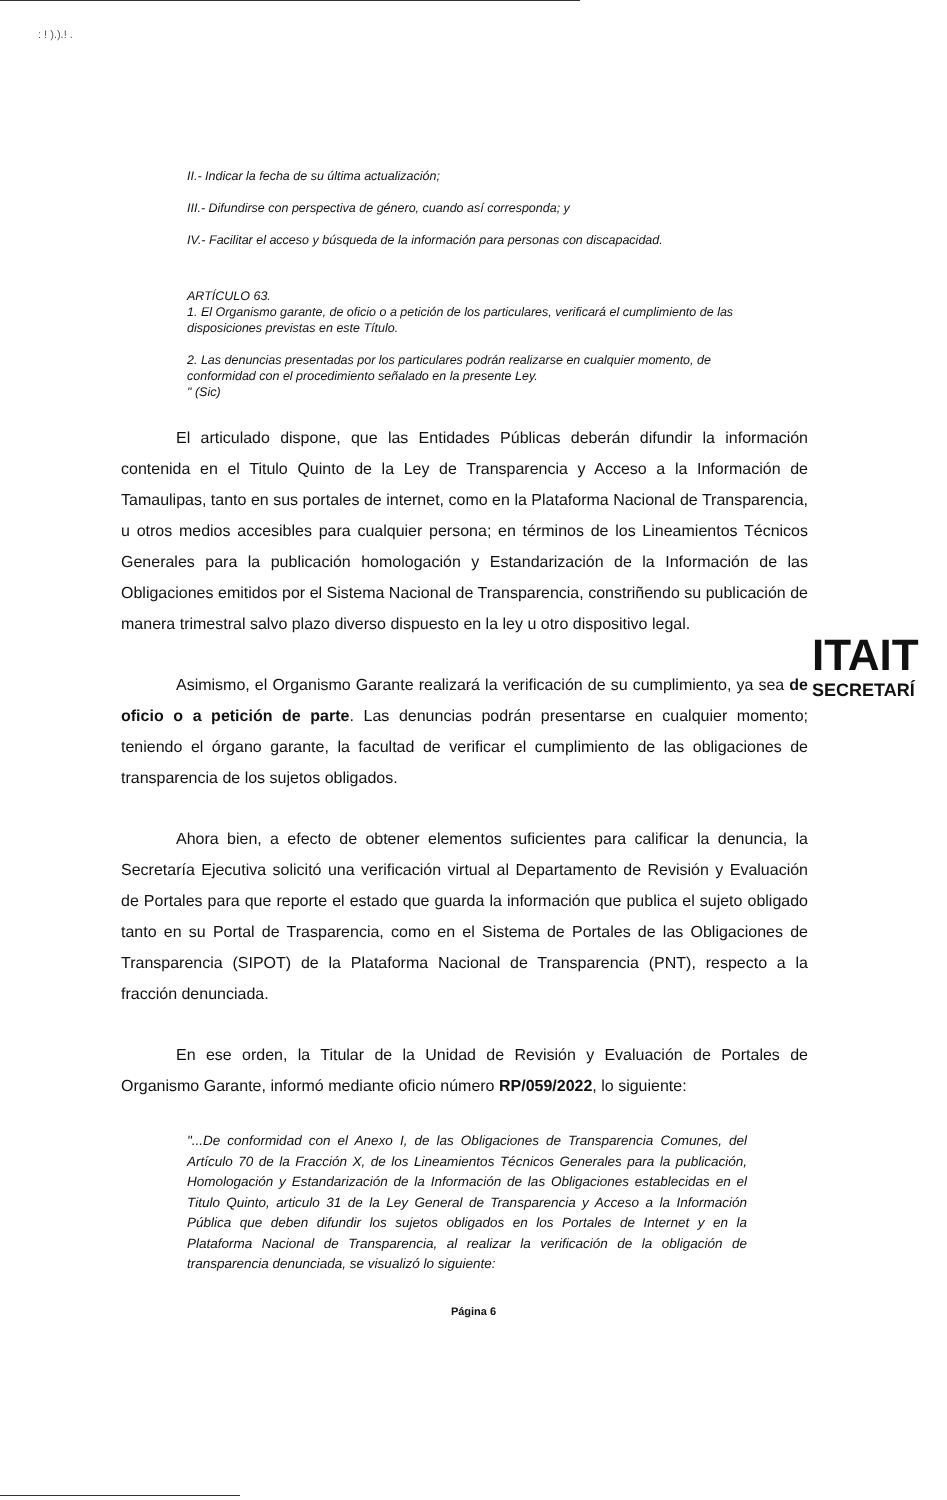: ! ).).! .
II.- Indicar la fecha de su última actualización;
III.- Difundirse con perspectiva de género, cuando así corresponda; y
IV.- Facilitar el acceso y búsqueda de la información para personas con discapacidad.
ARTÍCULO 63.
1. El Organismo garante, de oficio o a petición de los particulares, verificará el cumplimiento de las disposiciones previstas en este Título.
2. Las denuncias presentadas por los particulares podrán realizarse en cualquier momento, de conformidad con el procedimiento señalado en la presente Ley.
" (Sic)
El articulado dispone, que las Entidades Públicas deberán difundir la información contenida en el Titulo Quinto de la Ley de Transparencia y Acceso a la Información de Tamaulipas, tanto en sus portales de internet, como en la Plataforma Nacional de Transparencia, u otros medios accesibles para cualquier persona; en términos de los Lineamientos Técnicos Generales para la publicación homologación y Estandarización de la Información de las Obligaciones emitidos por el Sistema Nacional de Transparencia, constriñendo su publicación de manera trimestral salvo plazo diverso dispuesto en la ley u otro dispositivo legal.
Asimismo, el Organismo Garante realizará la verificación de su cumplimiento, ya sea de oficio o a petición de parte. Las denuncias podrán presentarse en cualquier momento; teniendo el órgano garante, la facultad de verificar el cumplimiento de las obligaciones de transparencia de los sujetos obligados.
Ahora bien, a efecto de obtener elementos suficientes para calificar la denuncia, la Secretaría Ejecutiva solicitó una verificación virtual al Departamento de Revisión y Evaluación de Portales para que reporte el estado que guarda la información que publica el sujeto obligado tanto en su Portal de Trasparencia, como en el Sistema de Portales de las Obligaciones de Transparencia (SIPOT) de la Plataforma Nacional de Transparencia (PNT), respecto a la fracción denunciada.
En ese orden, la Titular de la Unidad de Revisión y Evaluación de Portales de Organismo Garante, informó mediante oficio número RP/059/2022, lo siguiente:
"...De conformidad con el Anexo I, de las Obligaciones de Transparencia Comunes, del Artículo 70 de la Fracción X, de los Lineamientos Técnicos Generales para la publicación, Homologación y Estandarización de la Información de las Obligaciones establecidas en el Titulo Quinto, articulo 31 de la Ley General de Transparencia y Acceso a la Información Pública que deben difundir los sujetos obligados en los Portales de Internet y en la Plataforma Nacional de Transparencia, al realizar la verificación de la obligación de transparencia denunciada, se visualizó lo siguiente:
Página 6
ITAIT
SECRETARÍ